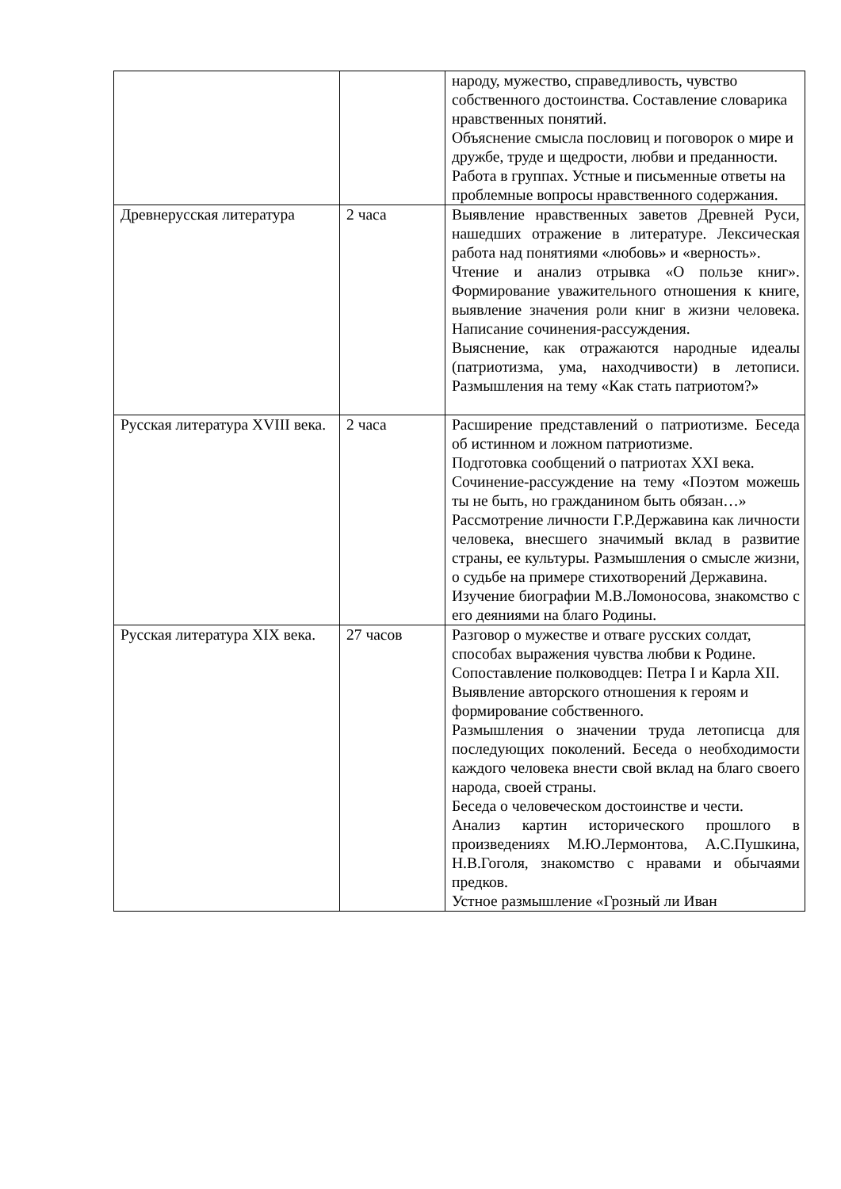| | | народу, мужество, справедливость, чувство собственного достоинства. Составление словарика нравственных понятий. Объяснение смысла пословиц и поговорок о мире и дружбе, труде и щедрости, любви и преданности. Работа в группах. Устные и письменные ответы на проблемные вопросы нравственного содержания. |
| Древнерусская литература | 2 часа | Выявление нравственных заветов Древней Руси, нашедших отражение в литературе. Лексическая работа над понятиями «любовь» и «верность». Чтение и анализ отрывка «О пользе книг». Формирование уважительного отношения к книге, выявление значения роли книг в жизни человека. Написание сочинения-рассуждения. Выяснение, как отражаются народные идеалы (патриотизма, ума, находчивости) в летописи. Размышления на тему «Как стать патриотом?» |
| Русская литература XVIII века. | 2 часа | Расширение представлений о патриотизме. Беседа об истинном и ложном патриотизме. Подготовка сообщений о патриотах XXI века. Сочинение-рассуждение на тему «Поэтом можешь ты не быть, но гражданином быть обязан…» Рассмотрение личности Г.Р.Державина как личности человека, внесшего значимый вклад в развитие страны, ее культуры. Размышления о смысле жизни, о судьбе на примере стихотворений Державина. Изучение биографии М.В.Ломоносова, знакомство с его деяниями на благо Родины. |
| Русская литература XIX века. | 27 часов | Разговор о мужестве и отваге русских солдат, способах выражения чувства любви к Родине. Сопоставление полководцев: Петра I и Карла XII. Выявление авторского отношения к героям и формирование собственного. Размышления о значении труда летописца для последующих поколений. Беседа о необходимости каждого человека внести свой вклад на благо своего народа, своей страны. Беседа о человеческом достоинстве и чести. Анализ картин исторического прошлого в произведениях М.Ю.Лермонтова, А.С.Пушкина, Н.В.Гоголя, знакомство с нравами и обычаями предков. Устное размышление «Грозный ли Иван |